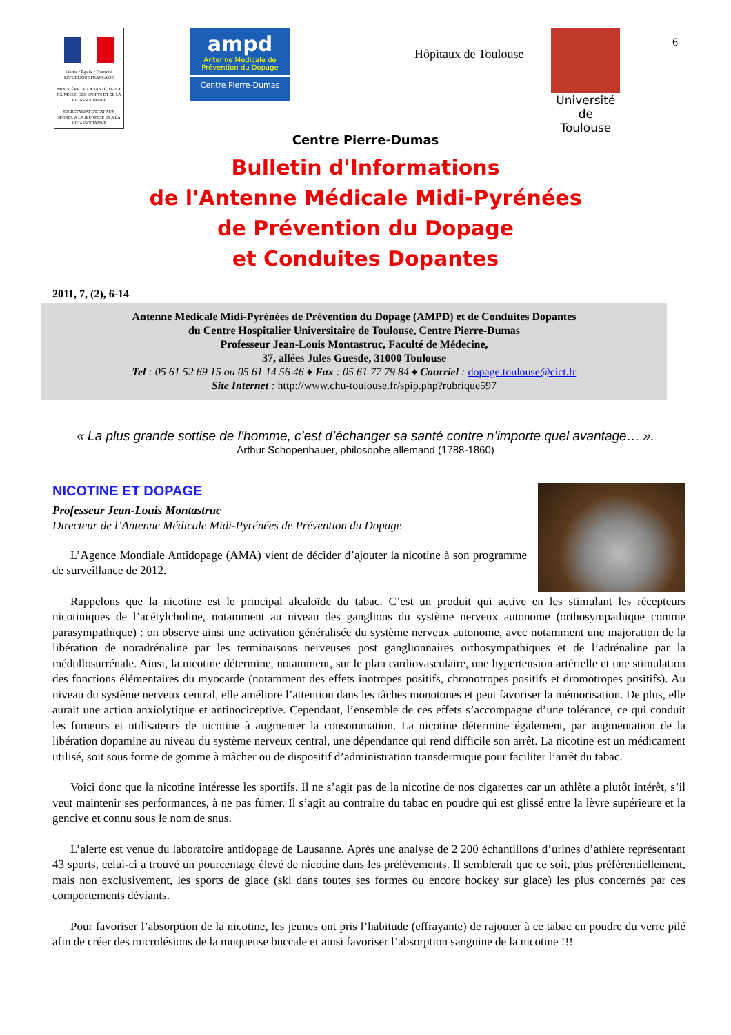6
Liberté • Égalité • Fraternité
RÉPUBLIQUE FRANÇAISE
MINISTÈRE DE LA SANTÉ, DE LA JEUNESSE, DES SPORTS ET DE LA VIE ASSOCIATIVE
SECRÉTARIAT D'ÉTAT AUX SPORTS, A LA JEUNESSE ET A LA VIE ASSOCIATIVE
ampd
Antenne Médicale de Prévention du Dopage
Centre Pierre-Dumas
Hôpitaux de Toulouse
Université
de Toulouse
Centre Pierre-Dumas
Bulletin d'Informations
de l'Antenne Médicale Midi-Pyrénées
de Prévention du Dopage
et Conduites Dopantes
2011, 7, (2), 6-14
Antenne Médicale Midi-Pyrénées de Prévention du Dopage (AMPD) et de Conduites Dopantes
du Centre Hospitalier Universitaire de Toulouse, Centre Pierre-Dumas
Professeur Jean-Louis Montastruc, Faculté de Médecine,
37, allées Jules Guesde, 31000 Toulouse
Tel : 05 61 52 69 15 ou 05 61 14 56 46 ♦ Fax : 05 61 77 79 84 ♦ Courriel : dopage.toulouse@cict.fr
Site Internet : http://www.chu-toulouse.fr/spip.php?rubrique597
« La plus grande sottise de l’homme, c’est d’échanger sa santé contre n’importe quel avantage… ».
Arthur Schopenhauer, philosophe allemand (1788-1860)
NICOTINE ET DOPAGE
Professeur Jean-Louis Montastruc
Directeur de l’Antenne Médicale Midi-Pyrénées de Prévention du Dopage
L’Agence Mondiale Antidopage (AMA) vient de décider d’ajouter la nicotine à son programme de surveillance de 2012.
Rappelons que la nicotine est le principal alcaloïde du tabac. C’est un produit qui active en les stimulant les récepteurs nicotiniques de l’acétylcholine, notamment au niveau des ganglions du système nerveux autonome (orthosympathique comme parasympathique) : on observe ainsi une activation généralisée du système nerveux autonome, avec notamment une majoration de la libération de noradrénaline par les terminaisons nerveuses post ganglionnaires orthosympathiques et de l’adrénaline par la médullosurrénale. Ainsi, la nicotine détermine, notamment, sur le plan cardiovasculaire, une hypertension artérielle et une stimulation des fonctions élémentaires du myocarde (notamment des effets inotropes positifs, chronotropes positifs et dromotropes positifs). Au niveau du système nerveux central, elle améliore l’attention dans les tâches monotones et peut favoriser la mémorisation. De plus, elle aurait une action anxiolytique et antinociceptive. Cependant, l’ensemble de ces effets s’accompagne d’une tolérance, ce qui conduit les fumeurs et utilisateurs de nicotine à augmenter la consommation. La nicotine détermine également, par augmentation de la libération dopamine au niveau du système nerveux central, une dépendance qui rend difficile son arrêt. La nicotine est un médicament utilisé, soit sous forme de gomme à mâcher ou de dispositif d’administration transdermique pour faciliter l’arrêt du tabac.
Voici donc que la nicotine intéresse les sportifs. Il ne s’agit pas de la nicotine de nos cigarettes car un athlète a plutôt intérêt, s’il veut maintenir ses performances, à ne pas fumer. Il s’agit au contraire du tabac en poudre qui est glissé entre la lèvre supérieure et la gencive et connu sous le nom de snus.
L’alerte est venue du laboratoire antidopage de Lausanne. Après une analyse de 2 200 échantillons d’urines d’athlète représentant 43 sports, celui-ci a trouvé un pourcentage élevé de nicotine dans les prélèvements. Il semblerait que ce soit, plus préférentiellement, mais non exclusivement, les sports de glace (ski dans toutes ses formes ou encore hockey sur glace) les plus concernés par ces comportements déviants.
Pour favoriser l’absorption de la nicotine, les jeunes ont pris l’habitude (effrayante) de rajouter à ce tabac en poudre du verre pilé afin de créer des microlésions de la muqueuse buccale et ainsi favoriser l’absorption sanguine de la nicotine !!!